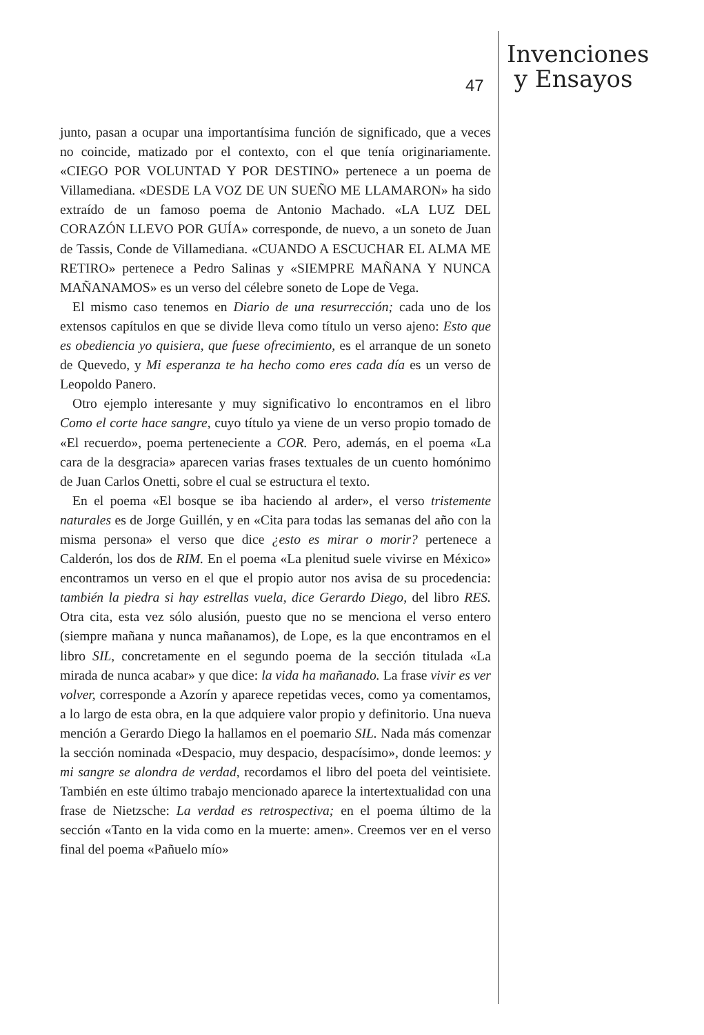47
Invenciones
y Ensayos
junto, pasan a ocupar una importantísima función de significado, que a veces no coincide, matizado por el contexto, con el que tenía originariamente. «CIEGO POR VOLUNTAD Y POR DESTINO» pertenece a un poema de Villamediana. «DESDE LA VOZ DE UN SUEÑO ME LLAMARON» ha sido extraído de un famoso poema de Antonio Machado. «LA LUZ DEL CORAZÓN LLEVO POR GUÍA» corresponde, de nuevo, a un soneto de Juan de Tassis, Conde de Villamediana. «CUANDO A ESCUCHAR EL ALMA ME RETIRO» pertenece a Pedro Salinas y «SIEMPRE MAÑANA Y NUNCA MAÑANAMOS» es un verso del célebre soneto de Lope de Vega.
El mismo caso tenemos en Diario de una resurrección; cada uno de los extensos capítulos en que se divide lleva como título un verso ajeno: Esto que es obediencia yo quisiera, que fuese ofrecimiento, es el arranque de un soneto de Quevedo, y Mi esperanza te ha hecho como eres cada día es un verso de Leopoldo Panero.
Otro ejemplo interesante y muy significativo lo encontramos en el libro Como el corte hace sangre, cuyo título ya viene de un verso propio tomado de «El recuerdo», poema perteneciente a COR. Pero, además, en el poema «La cara de la desgracia» aparecen varias frases textuales de un cuento homónimo de Juan Carlos Onetti, sobre el cual se estructura el texto.
En el poema «El bosque se iba haciendo al arder», el verso tristemente naturales es de Jorge Guillén, y en «Cita para todas las semanas del año con la misma persona» el verso que dice ¿esto es mirar o morir? pertenece a Calderón, los dos de RIM. En el poema «La plenitud suele vivirse en México» encontramos un verso en el que el propio autor nos avisa de su procedencia: también la piedra si hay estrellas vuela, dice Gerardo Diego, del libro RES. Otra cita, esta vez sólo alusión, puesto que no se menciona el verso entero (siempre mañana y nunca mañanamos), de Lope, es la que encontramos en el libro SIL, concretamente en el segundo poema de la sección titulada «La mirada de nunca acabar» y que dice: la vida ha mañanado. La frase vivir es ver volver, corresponde a Azorín y aparece repetidas veces, como ya comentamos, a lo largo de esta obra, en la que adquiere valor propio y definitorio. Una nueva mención a Gerardo Diego la hallamos en el poemario SIL. Nada más comenzar la sección nominada «Despacio, muy despacio, despacísimo», donde leemos: y mi sangre se alondra de verdad, recordamos el libro del poeta del veintisiete. También en este último trabajo mencionado aparece la intertextualidad con una frase de Nietzsche: La verdad es retrospectiva; en el poema último de la sección «Tanto en la vida como en la muerte: amen». Creemos ver en el verso final del poema «Pañuelo mío»